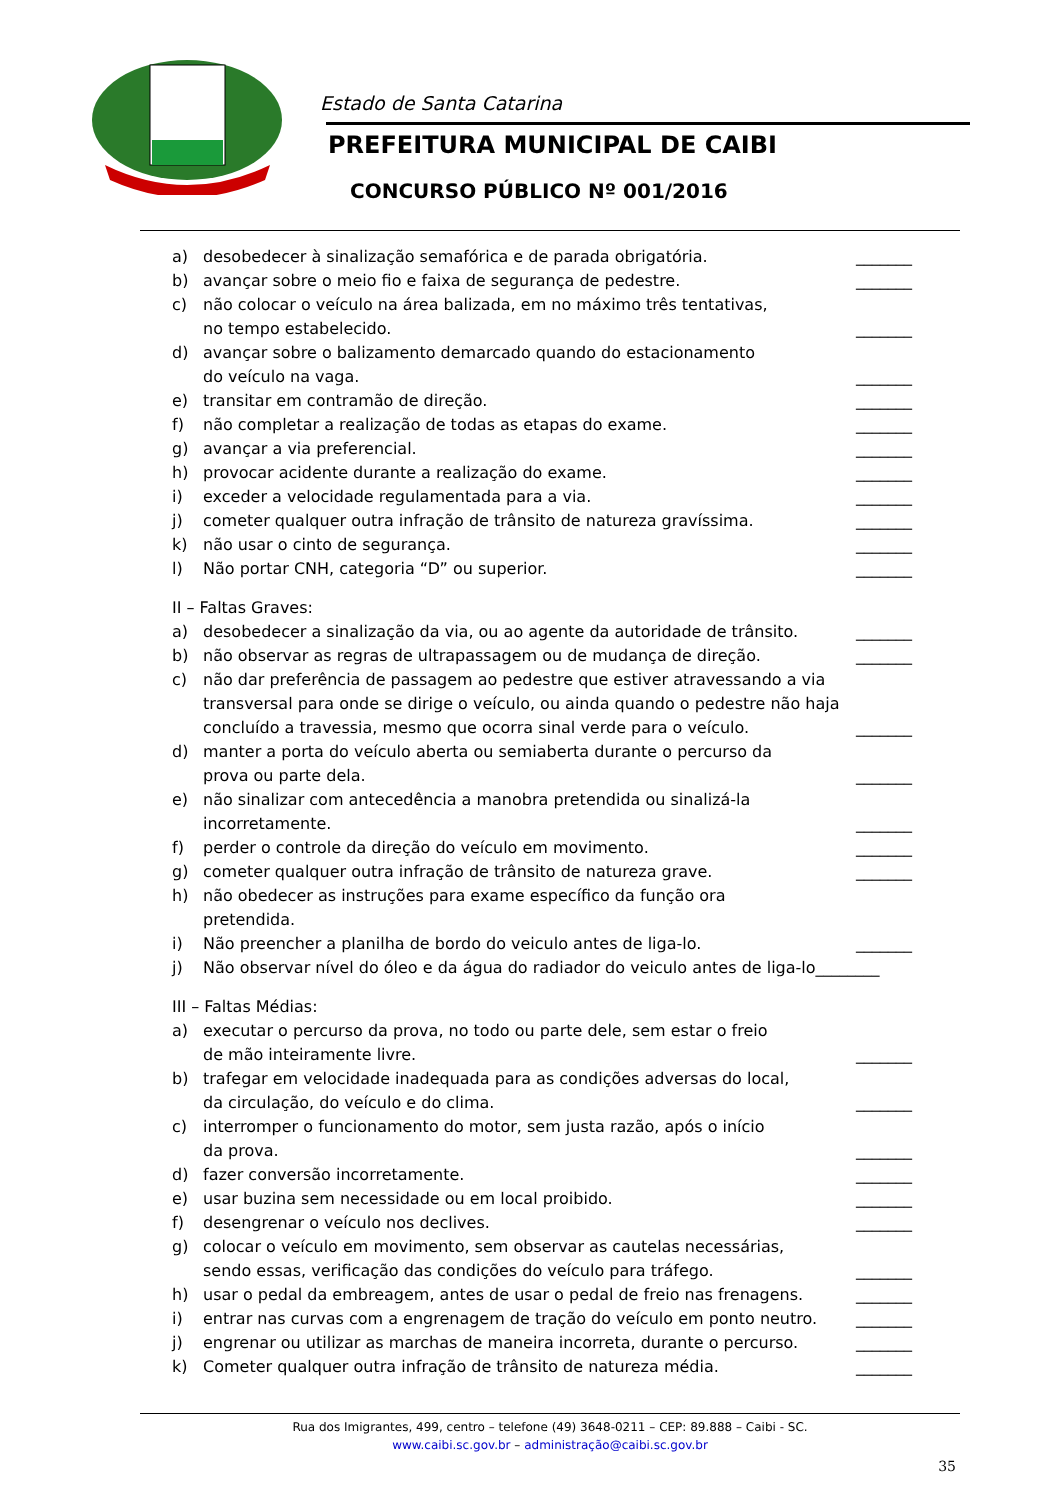Estado de Santa Catarina
PREFEITURA MUNICIPAL DE CAIBI
CONCURSO PÚBLICO Nº 001/2016
a) desobedecer à sinalização semafórica e de parada obrigatória. _______
b) avançar sobre o meio fio e faixa de segurança de pedestre. _______
c) não colocar o veículo na área balizada, em no máximo três tentativas,
no tempo estabelecido.
_______
d) avançar sobre o balizamento demarcado quando do estacionamento
do veículo na vaga.
_______
e) transitar em contramão de direção. _______
f) não completar a realização de todas as etapas do exame. _______
g) avançar a via preferencial. _______
h) provocar acidente durante a realização do exame. _______
i) exceder a velocidade regulamentada para a via. _______
j) cometer qualquer outra infração de trânsito de natureza gravíssima. _______
k) não usar o cinto de segurança. _______
l) Não portar CNH, categoria “D” ou superior. _______
II – Faltas Graves:
a) desobedecer a sinalização da via, ou ao agente da autoridade de trânsito. _______
b) não observar as regras de ultrapassagem ou de mudança de direção. _______
c) não dar preferência de passagem ao pedestre que estiver atravessando a via transversal para onde se dirige o veículo, ou ainda quando o pedestre não haja concluído a travessia, mesmo que ocorra sinal verde para o veículo.
_______
d) manter a porta do veículo aberta ou semiaberta durante o percurso da
prova ou parte dela.
_______
e) não sinalizar com antecedência a manobra pretendida ou sinalizá-la
incorretamente.
_______
f) perder o controle da direção do veículo em movimento. _______
g) cometer qualquer outra infração de trânsito de natureza grave. _______
h) não obedecer as instruções para exame específico da função ora
pretendida.
i) Não preencher a planilha de bordo do veiculo antes de liga-lo. _______
j) Não observar nível do óleo e da água do radiador do veiculo antes de liga-lo________
III – Faltas Médias:
a) executar o percurso da prova, no todo ou parte dele, sem estar o freio
de mão inteiramente livre.
_______
b) trafegar em velocidade inadequada para as condições adversas do local,
da circulação, do veículo e do clima.
_______
c) interromper o funcionamento do motor, sem justa razão, após o início
da prova.
_______
d) fazer conversão incorretamente. _______
e) usar buzina sem necessidade ou em local proibido. _______
f) desengrenar o veículo nos declives. _______
g) colocar o veículo em movimento, sem observar as cautelas necessárias,
sendo essas, verificação das condições do veículo para tráfego.
_______
h) usar o pedal da embreagem, antes de usar o pedal de freio nas frenagens. _______
i) entrar nas curvas com a engrenagem de tração do veículo em ponto neutro. _______
j) engrenar ou utilizar as marchas de maneira incorreta, durante o percurso. _______
k) Cometer qualquer outra infração de trânsito de natureza média. _______
Rua dos Imigrantes, 499, centro – telefone (49) 3648-0211 – CEP: 89.888 – Caibi - SC.
www.caibi.sc.gov.br – administração@caibi.sc.gov.br
35